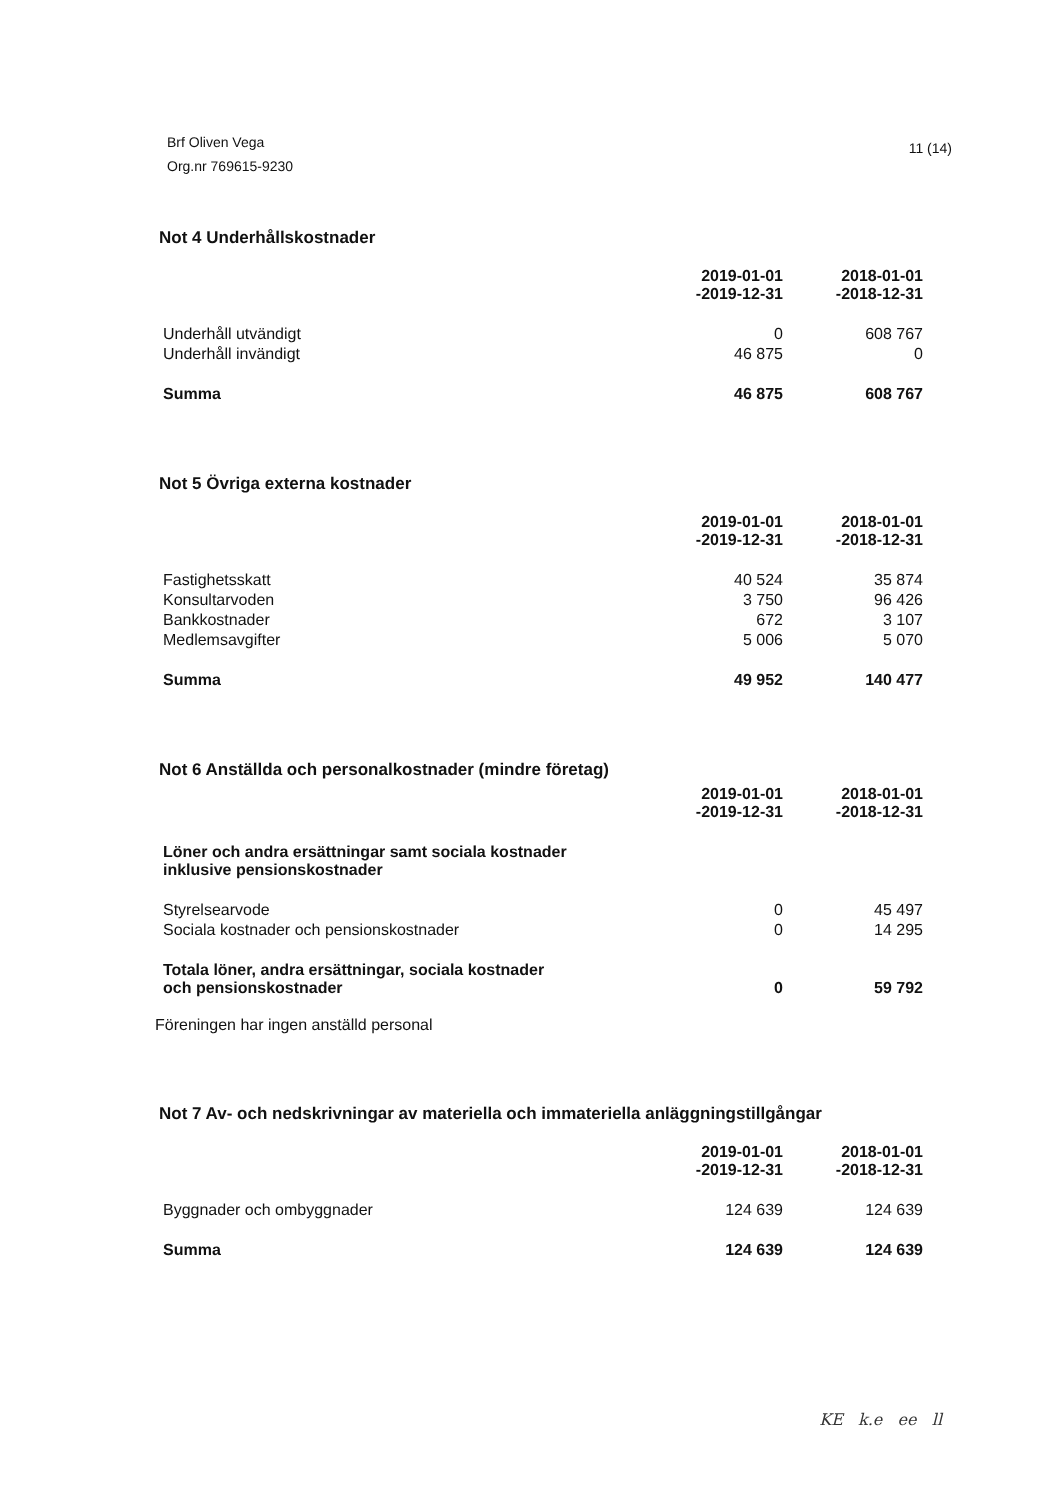Brf Oliven Vega
Org.nr 769615-9230
11 (14)
Not 4 Underhållskostnader
| | 2019-01-01 -2019-12-31 | 2018-01-01 -2018-12-31 |
| Underhåll utvändigt | 0 | 608 767 |
| Underhåll invändigt | 46 875 | 0 |
| Summa | 46 875 | 608 767 |
Not 5 Övriga externa kostnader
| | 2019-01-01 -2019-12-31 | 2018-01-01 -2018-12-31 |
| Fastighetsskatt | 40 524 | 35 874 |
| Konsultarvoden | 3 750 | 96 426 |
| Bankkostnader | 672 | 3 107 |
| Medlemsavgifter | 5 006 | 5 070 |
| Summa | 49 952 | 140 477 |
Not 6 Anställda och personalkostnader (mindre företag)
| | 2019-01-01 -2019-12-31 | 2018-01-01 -2018-12-31 |
| Löner och andra ersättningar samt sociala kostnader inklusive pensionskostnader | | |
| Styrelsearvode | 0 | 45 497 |
| Sociala kostnader och pensionskostnader | 0 | 14 295 |
| Totala löner, andra ersättningar, sociala kostnader och pensionskostnader | 0 | 59 792 |
Föreningen har ingen anställd personal
Not 7 Av- och nedskrivningar av materiella och immateriella anläggningstillgångar
| | 2019-01-01 -2019-12-31 | 2018-01-01 -2018-12-31 |
| Byggnader och ombyggnader | 124 639 | 124 639 |
| Summa | 124 639 | 124 639 |
KE k.e ee ll